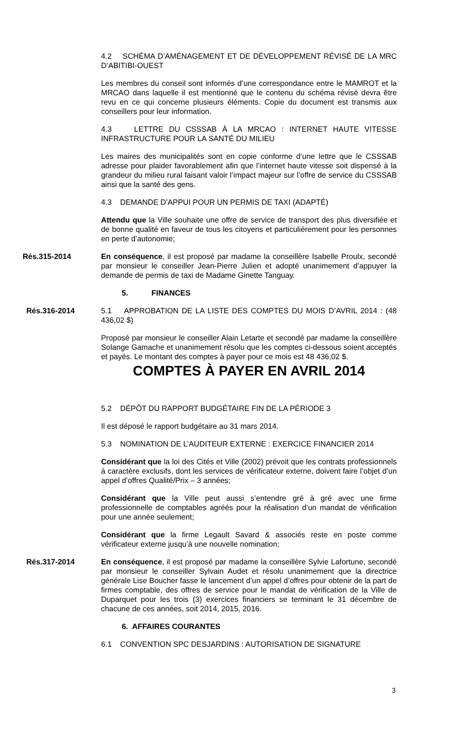4.2 SCHÉMA D’AMÉNAGEMENT ET DE DÉVELOPPEMENT RÉVISÉ DE LA MRC D’ABITIBI-OUEST
Les membres du conseil sont informés d’une correspondance entre le MAMROT et la MRCAO dans laquelle il est mentionné que le contenu du schéma révisé devra être revu en ce qui concerne plusieurs éléments. Copie du document est transmis aux conseillers pour leur information.
4.3 LETTRE DU CSSSAB À LA MRCAO : INTERNET HAUTE VITESSE INFRASTRUCTURE POUR LA SANTÉ DU MILIEU
Les maires des municipalités sont en copie conforme d’une lettre que le CSSSAB adresse pour plaider favorablement afin que l’internet haute vitesse soit dispensé à la grandeur du milieu rural faisant valoir l’impact majeur sur l’offre de service du CSSSAB ainsi que la santé des gens.
4.3 DEMANDE D’APPUI POUR UN PERMIS DE TAXI (ADAPTÉ)
Attendu que la Ville souhaite une offre de service de transport des plus diversifiée et de bonne qualité en faveur de tous les citoyens et particulièrement pour les personnes en perte d’autonomie;
Rés.315-2014 En conséquence, il est proposé par madame la conseillère Isabelle Proulx, secondé par monsieur le conseiller Jean-Pierre Julien et adopté unanimement d’appuyer la demande de permis de taxi de Madame Ginette Tanguay.
5. FINANCES
Rés.316-2014 5.1 APPROBATION DE LA LISTE DES COMPTES DU MOIS D’AVRIL 2014 : (48 436,02 $)
Proposé par monsieur le conseiller Alain Letarte et secondé par madame la conseillère Solange Gamache et unanimement résolu que les comptes ci-dessous soient acceptés et payés. Le montant des comptes à payer pour ce mois est 48 436,02 $.
COMPTES À PAYER EN AVRIL 2014
5.2 DÉPÔT DU RAPPORT BUDGÉTAIRE FIN DE LA PÉRIODE 3
Il est déposé le rapport budgétaire au 31 mars 2014.
5.3 NOMINATION DE L’AUDITEUR EXTERNE : EXERCICE FINANCIER 2014
Considérant que la loi des Cités et Ville (2002) prévoit que les contrats professionnels à caractère exclusifs, dont les services de vérificateur externe, doivent faire l’objet d’un appel d’offres Qualité/Prix – 3 années;
Considérant que la Ville peut aussi s’entendre gré à gré avec une firme professionnelle de comptables agréés pour la réalisation d’un mandat de vérification pour une année seulement;
Considérant que la firme Legault Savard & associés reste en poste comme vérificateur externe jusqu’à une nouvelle nomination;
Rés.317-2014 En conséquence, il est proposé par madame la conseillère Sylvie Lafortune, secondé par monsieur le conseiller Sylvain Audet et résolu unanimement que la directrice générale Lise Boucher fasse le lancement d’un appel d’offres pour obtenir de la part de firmes comptable, des offres de service pour le mandat de vérification de la Ville de Duparquet pour les trois (3) exercices financiers se terminant le 31 décembre de chacune de ces années, soit 2014, 2015, 2016.
6. AFFAIRES COURANTES
6.1 CONVENTION SPC DESJARDINS : AUTORISATION DE SIGNATURE
3